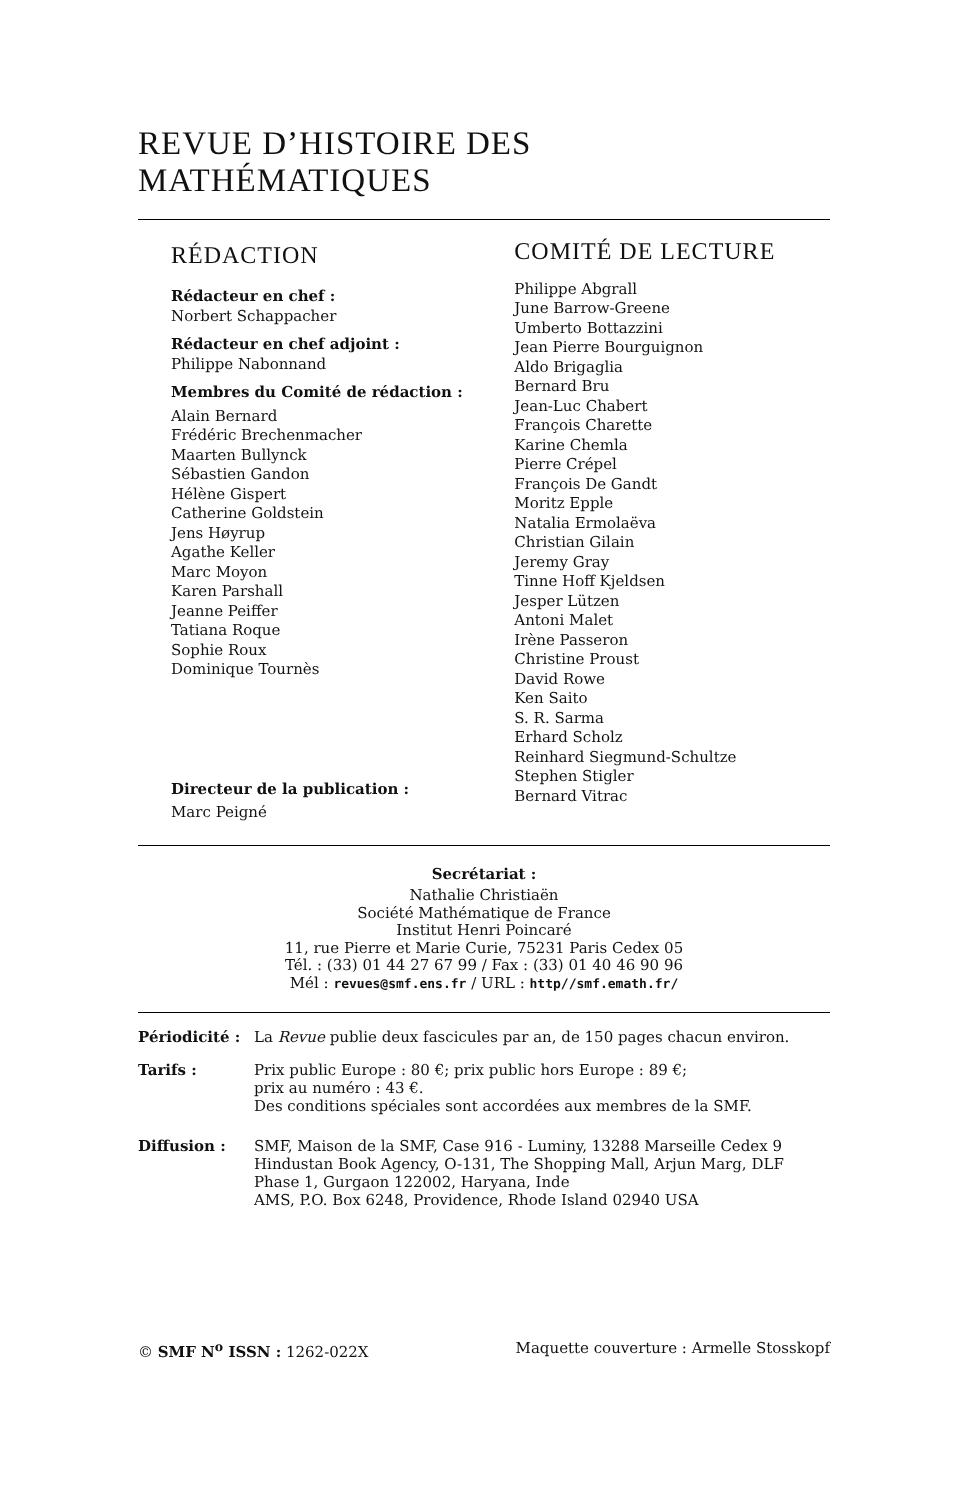REVUE D’HISTOIRE DES MATHÉMATIQUES
RÉDACTION
Rédacteur en chef :
Norbert Schappacher
Rédacteur en chef adjoint :
Philippe Nabonnand
Membres du Comité de rédaction :
Alain Bernard
Frédéric Brechenmacher
Maarten Bullynck
Sébastien Gandon
Hélène Gispert
Catherine Goldstein
Jens Høyrup
Agathe Keller
Marc Moyon
Karen Parshall
Jeanne Peiffer
Tatiana Roque
Sophie Roux
Dominique Tournès
Directeur de la publication :
Marc Peigné
COMITÉ DE LECTURE
Philippe Abgrall
June Barrow-Greene
Umberto Bottazzini
Jean Pierre Bourguignon
Aldo Brigaglia
Bernard Bru
Jean-Luc Chabert
François Charette
Karine Chemla
Pierre Crépel
François De Gandt
Moritz Epple
Natalia Ermolaëva
Christian Gilain
Jeremy Gray
Tinne Hoff Kjeldsen
Jesper Lützen
Antoni Malet
Irène Passeron
Christine Proust
David Rowe
Ken Saito
S. R. Sarma
Erhard Scholz
Reinhard Siegmund-Schultze
Stephen Stigler
Bernard Vitrac
Secrétariat :
Nathalie Christiaën
Société Mathématique de France
Institut Henri Poincaré
11, rue Pierre et Marie Curie, 75231 Paris Cedex 05
Tél. : (33) 01 44 27 67 99 / Fax : (33) 01 40 46 90 96
Mél : revues@smf.ens.fr / URL : http//smf.emath.fr/
Périodicité :
La Revue publie deux fascicules par an, de 150 pages chacun environ.
Tarifs : Prix public Europe : 80 €; prix public hors Europe : 89 €;
prix au numéro : 43 €.
Des conditions spéciales sont accordées aux membres de la SMF.
Diffusion : SMF, Maison de la SMF, Case 916 - Luminy, 13288 Marseille Cedex 9
Hindustan Book Agency, O-131, The Shopping Mall, Arjun Marg, DLF Phase 1, Gurgaon 122002, Haryana, Inde
AMS, P.O. Box 6248, Providence, Rhode Island 02940 USA
© SMF N<sup>o</sup> ISSN : 1262-022X Maquette couverture : Armelle Stosskopf